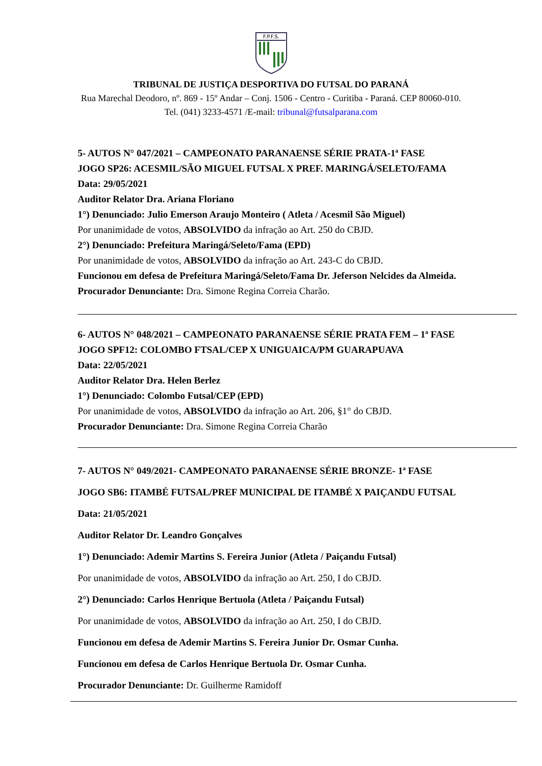F.P.F.S.
TRIBUNAL DE JUSTIÇA DESPORTIVA DO FUTSAL DO PARANÁ
Rua Marechal Deodoro, nº. 869 - 15º Andar – Conj. 1506 - Centro - Curitiba - Paraná. CEP 80060-010. Tel. (041) 3233-4571 /E-mail: tribunal@futsalparana.com
5- AUTOS N° 047/2021 – CAMPEONATO PARANAENSE SÉRIE PRATA-1ª FASE
JOGO SP26: ACESMIL/SÃO MIGUEL FUTSAL X PREF. MARINGÁ/SELETO/FAMA
Data: 29/05/2021
Auditor Relator Dra. Ariana Floriano
1°) Denunciado: Julio Emerson Araujo Monteiro ( Atleta / Acesmil São Miguel)
Por unanimidade de votos, ABSOLVIDO da infração ao Art. 250 do CBJD.
2°) Denunciado: Prefeitura Maringá/Seleto/Fama (EPD)
Por unanimidade de votos, ABSOLVIDO da infração ao Art. 243-C do CBJD.
Funcionou em defesa de Prefeitura Maringá/Seleto/Fama Dr. Jeferson Nelcides da Almeida.
Procurador Denunciante: Dra. Simone Regina Correia Charão.
6- AUTOS N° 048/2021 – CAMPEONATO PARANAENSE SÉRIE PRATA FEM – 1ª FASE
JOGO SPF12: COLOMBO FTSAL/CEP X UNIGUAICA/PM GUARAPUAVA
Data: 22/05/2021
Auditor Relator Dra. Helen Berlez
1°) Denunciado: Colombo Futsal/CEP (EPD)
Por unanimidade de votos, ABSOLVIDO da infração ao Art. 206, §1° do CBJD.
Procurador Denunciante: Dra. Simone Regina Correia Charão
7- AUTOS N° 049/2021- CAMPEONATO PARANAENSE SÉRIE BRONZE- 1ª FASE
JOGO SB6: ITAMBÉ FUTSAL/PREF MUNICIPAL DE ITAMBÉ X PAIÇANDU FUTSAL
Data: 21/05/2021
Auditor Relator Dr. Leandro Gonçalves
1°) Denunciado: Ademir Martins S. Fereira Junior (Atleta / Paiçandu Futsal)
Por unanimidade de votos, ABSOLVIDO da infração ao Art. 250, I do CBJD.
2°) Denunciado: Carlos Henrique Bertuola (Atleta / Paiçandu Futsal)
Por unanimidade de votos, ABSOLVIDO da infração ao Art. 250, I do CBJD.
Funcionou em defesa de Ademir Martins S. Fereira Junior Dr. Osmar Cunha.
Funcionou em defesa de Carlos Henrique Bertuola Dr. Osmar Cunha.
Procurador Denunciante: Dr. Guilherme Ramidoff